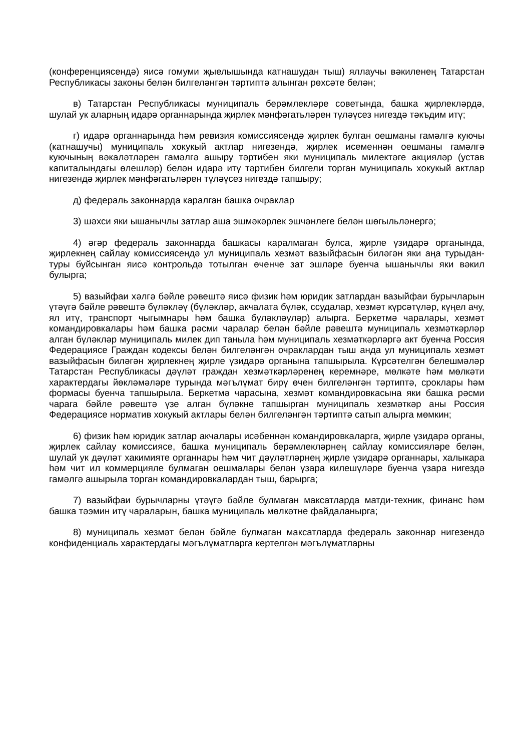(конференциясендә) яисә гомуми җыелышында катнашудан тыш) яллаучы вәкиленең Татарстан Республикасы законы белән билгеләнгән тәртиптә алынган рөхсәте белән;
в) Татарстан Республикасы муниципаль берәмлекләре советында, башка җирлекләрдә, шулай ук аларның идарә органнарында җирлек мәнфәгатьләрен түләүсез нигездә тәкъдим итү;
г) идарә органнарында һәм ревизия комиссиясендә җирлек булган оешманы гамәлгә куючы (катнашучы) муниципаль хокукый актлар нигезендә, җирлек исеменнән оешманы гамәлгә куючының вәкаләтләрен гамәлгә ашыру тәртибен яки муниципаль милектәге акцияләр (устав капиталындагы өлешләр) белән идарә итү тәртибен билгели торган муниципаль хокукый актлар нигезендә җирлек мәнфәгатьләрен түләүсез нигездә тапшыру;
д) федераль законнарда каралган башка очраклар
3) шәхси яки ышанычлы затлар аша эшмәкәрлек эшчәнлеге белән шөгыльләнергә;
4) әгәр федераль законнарда башкасы каралмаган булса, җирле үзидарә органында, җирлекнең сайлау комиссиясендә ул муниципаль хезмәт вазыйфасын биләгән яки аңа турыдан-туры буйсынган яисә контрольдә тотылган өченче зат эшләре буенча ышанычлы яки вәкил булырга;
5) вазыйфаи хәлгә бәйле рәвештә яисә физик һәм юридик затлардан вазыйфаи бурычларын үтәүгә бәйле рәвештә бүләкләү (бүләкләр, акчалата бүләк, ссудалар, хезмәт күрсәтүләр, күңел ачу, ял итү, транспорт чыгымнары һәм башка бүләкләүләр) алырга. Беркетмә чаралары, хезмәт командировкалары һәм башка рәсми чаралар белән бәйле рәвештә муниципаль хезмәткәрләр алган бүләкләр муниципаль милек дип таныла һәм муниципаль хезмәткәрләргә акт буенча Россия Федерациясе Граждан кодексы белән билгеләнгән очраклардан тыш анда ул муниципаль хезмәт вазыйфасын биләгән җирлекнең җирле үзидарә органына тапшырыла. Күрсәтелгән белешмәләр Татарстан Республикасы дәүләт граждан хезмәткәрләренең керемнәре, мөлкәте һәм мөлкәти характердагы йөкләмәләре турында мәгълүмат бирү өчен билгеләнгән тәртиптә, сроклары һәм формасы буенча тапшырыла. Беркетмә чарасына, хезмәт командировкасына яки башка рәсми чарага бәйле рәвештә үзе алган бүләкне тапшырган муниципаль хезмәткәр аны Россия Федерациясе норматив хокукый актлары белән билгеләнгән тәртиптә сатып алырга мөмкин;
6) физик һәм юридик затлар акчалары исәбеннән командировкаларга, җирле үзидарә органы, җирлек сайлау комиссиясе, башка муниципаль берәмлекләрнең сайлау комиссияләре белән, шулай ук дәүләт хакимияте органнары һәм чит дәүләтләрнең җирле үзидарә органнары, халыкара һәм чит ил коммерцияле булмаган оешмалары белән үзара килешүләре буенча үзара нигездә гамәлгә ашырыла торган командировкалардан тыш, барырга;
7) вазыйфаи бурычларны үтәүгә бәйле булмаган максатларда матди-техник, финанс һәм башка тәэмин итү чараларын, башка муниципаль мөлкәтне файдаланырга;
8) муниципаль хезмәт белән бәйле булмаган максатларда федераль законнар нигезендә конфиденциаль характердагы мәгълүматларга кертелгән мәгълүматларны